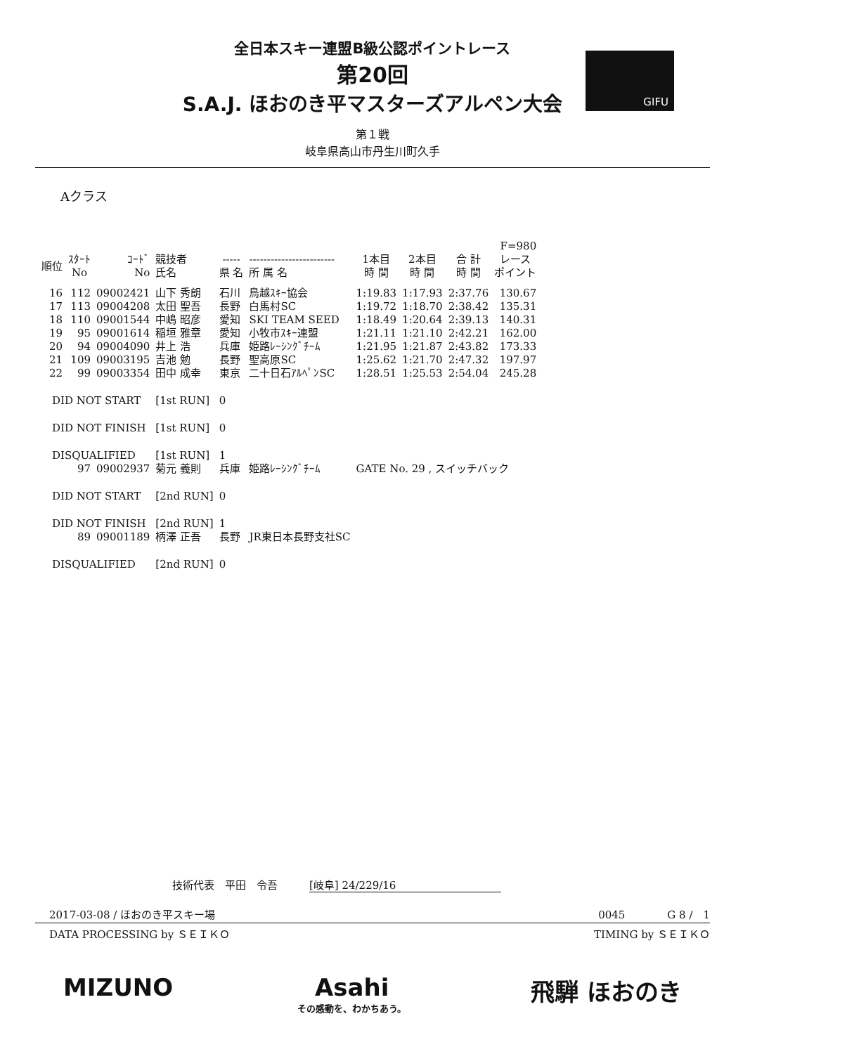全日本スキー連盟B級公認ポイントレース
第20回
S.A.J. ほおのき平マスターズアルペン大会
GIFU
第１戦
岐阜県高山市丹生川町久手
Aクラス
| | | | | | | | | | F=980 |
| --- | --- | --- | --- | --- | --- | --- | --- | --- | --- |
| 順位 | ｽﾀｰﾄ No | ｺｰﾄﾞ No | 競技者 氏名 | ----- 県 名 | ------------------------ 所 属 名 | 1本目 時 間 | 2本目 時 間 | 合 計 時 間 | レース ポイント |
| 16 | 112 | 09002421 | 山下 秀朗 | 石川 | 鳥越ｽｷｰ協会 | 1:19.83 | 1:17.93 | 2:37.76 | 130.67 |
| 17 | 113 | 09004208 | 太田 聖吾 | 長野 | 白馬村SC | 1:19.72 | 1:18.70 | 2:38.42 | 135.31 |
| 18 | 110 | 09001544 | 中嶋 昭彦 | 愛知 | SKI TEAM SEED | 1:18.49 | 1:20.64 | 2:39.13 | 140.31 |
| 19 | 95 | 09001614 | 稲垣 雅章 | 愛知 | 小牧市ｽｷｰ連盟 | 1:21.11 | 1:21.10 | 2:42.21 | 162.00 |
| 20 | 94 | 09004090 | 井上 浩 | 兵庫 | 姫路ﾚｰｼﾝｸﾞﾁｰﾑ | 1:21.95 | 1:21.87 | 2:43.82 | 173.33 |
| 21 | 109 | 09003195 | 吉池 勉 | 長野 | 聖高原SC | 1:25.62 | 1:21.70 | 2:47.32 | 197.97 |
| 22 | 99 | 09003354 | 田中 成幸 | 東京 | 二十日石ｱﾙﾍﾟﾝSC | 1:28.51 | 1:25.53 | 2:54.04 | 245.28 |
| DID NOT START | | | [1st RUN] | 0 | | | | | |
| DID NOT FINISH | | | [1st RUN] | 0 | | | | | |
| DISQUALIFIED | | | [1st RUN] | 1 | | | | | |
| | 97 | 09002937 | 菊元 義則 | 兵庫 | 姫路ﾚｰｼﾝｸﾞﾁｰﾑ | GATE No. 29 , スイッチバック | | | |
| DID NOT START | | | [2nd RUN] | 0 | | | | | |
| DID NOT FINISH | | | [2nd RUN] | 1 | | | | | |
| | 89 | 09001189 | 柄澤 正吾 | 長野 | JR東日本長野支社SC | | | | |
| DISQUALIFIED | | | [2nd RUN] | 0 | | | | | |
技術代表　平田　令吾　　　[岐阜] 24/229/16
2017-03-08 / ほおのき平スキー場 0045　　　　G 8 /　1
DATA PROCESSING by ＳＥＩＫＯ TIMING by ＳＥＩＫＯ
MIZUNO Asahi
その感動を、わかちあう。
飛騨 ほおのき